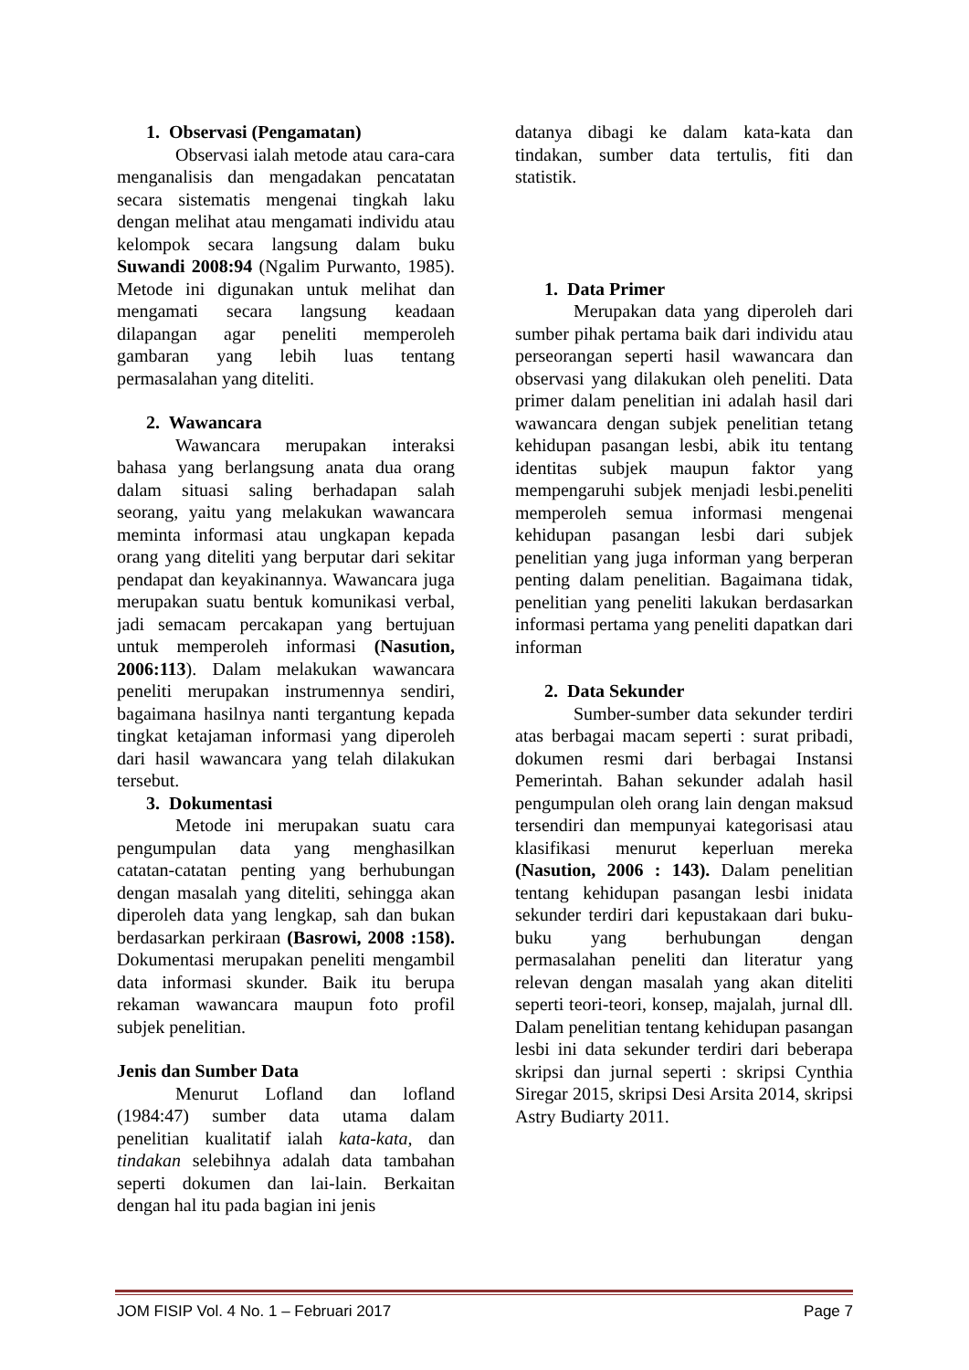1. Observasi (Pengamatan)
Observasi ialah metode atau cara-cara menganalisis dan mengadakan pencatatan secara sistematis mengenai tingkah laku dengan melihat atau mengamati individu atau kelompok secara langsung dalam buku Suwandi 2008:94 (Ngalim Purwanto, 1985). Metode ini digunakan untuk melihat dan mengamati secara langsung keadaan dilapangan agar peneliti memperoleh gambaran yang lebih luas tentang permasalahan yang diteliti.
2. Wawancara
Wawancara merupakan interaksi bahasa yang berlangsung anata dua orang dalam situasi saling berhadapan salah seorang, yaitu yang melakukan wawancara meminta informasi atau ungkapan kepada orang yang diteliti yang berputar dari sekitar pendapat dan keyakinannya. Wawancara juga merupakan suatu bentuk komunikasi verbal, jadi semacam percakapan yang bertujuan untuk memperoleh informasi (Nasution, 2006:113). Dalam melakukan wawancara peneliti merupakan instrumennya sendiri, bagaimana hasilnya nanti tergantung kepada tingkat ketajaman informasi yang diperoleh dari hasil wawancara yang telah dilakukan tersebut.
3. Dokumentasi
Metode ini merupakan suatu cara pengumpulan data yang menghasilkan catatan-catatan penting yang berhubungan dengan masalah yang diteliti, sehingga akan diperoleh data yang lengkap, sah dan bukan berdasarkan perkiraan (Basrowi, 2008 :158). Dokumentasi merupakan peneliti mengambil data informasi skunder. Baik itu berupa rekaman wawancara maupun foto profil subjek penelitian.
Jenis dan Sumber Data
Menurut Lofland dan lofland (1984:47) sumber data utama dalam penelitian kualitatif ialah kata-kata, dan tindakan selebihnya adalah data tambahan seperti dokumen dan lai-lain. Berkaitan dengan hal itu pada bagian ini jenis
datanya dibagi ke dalam kata-kata dan tindakan, sumber data tertulis, fiti dan statistik.
1. Data Primer
Merupakan data yang diperoleh dari sumber pihak pertama baik dari individu atau perseorangan seperti hasil wawancara dan observasi yang dilakukan oleh peneliti. Data primer dalam penelitian ini adalah hasil dari wawancara dengan subjek penelitian tetang kehidupan pasangan lesbi, abik itu tentang identitas subjek maupun faktor yang mempengaruhi subjek menjadi lesbi.peneliti memperoleh semua informasi mengenai kehidupan pasangan lesbi dari subjek penelitian yang juga informan yang berperan penting dalam penelitian. Bagaimana tidak, penelitian yang peneliti lakukan berdasarkan informasi pertama yang peneliti dapatkan dari informan
2. Data Sekunder
Sumber-sumber data sekunder terdiri atas berbagai macam seperti : surat pribadi, dokumen resmi dari berbagai Instansi Pemerintah. Bahan sekunder adalah hasil pengumpulan oleh orang lain dengan maksud tersendiri dan mempunyai kategorisasi atau klasifikasi menurut keperluan mereka (Nasution, 2006 : 143). Dalam penelitian tentang kehidupan pasangan lesbi inidata sekunder terdiri dari kepustakaan dari buku-buku yang berhubungan dengan permasalahan peneliti dan literatur yang relevan dengan masalah yang akan diteliti seperti teori-teori, konsep, majalah, jurnal dll. Dalam penelitian tentang kehidupan pasangan lesbi ini data sekunder terdiri dari beberapa skripsi dan jurnal seperti : skripsi Cynthia Siregar 2015, skripsi Desi Arsita 2014, skripsi Astry Budiarty 2011.
JOM FISIP Vol. 4 No. 1 – Februari 2017 Page 7